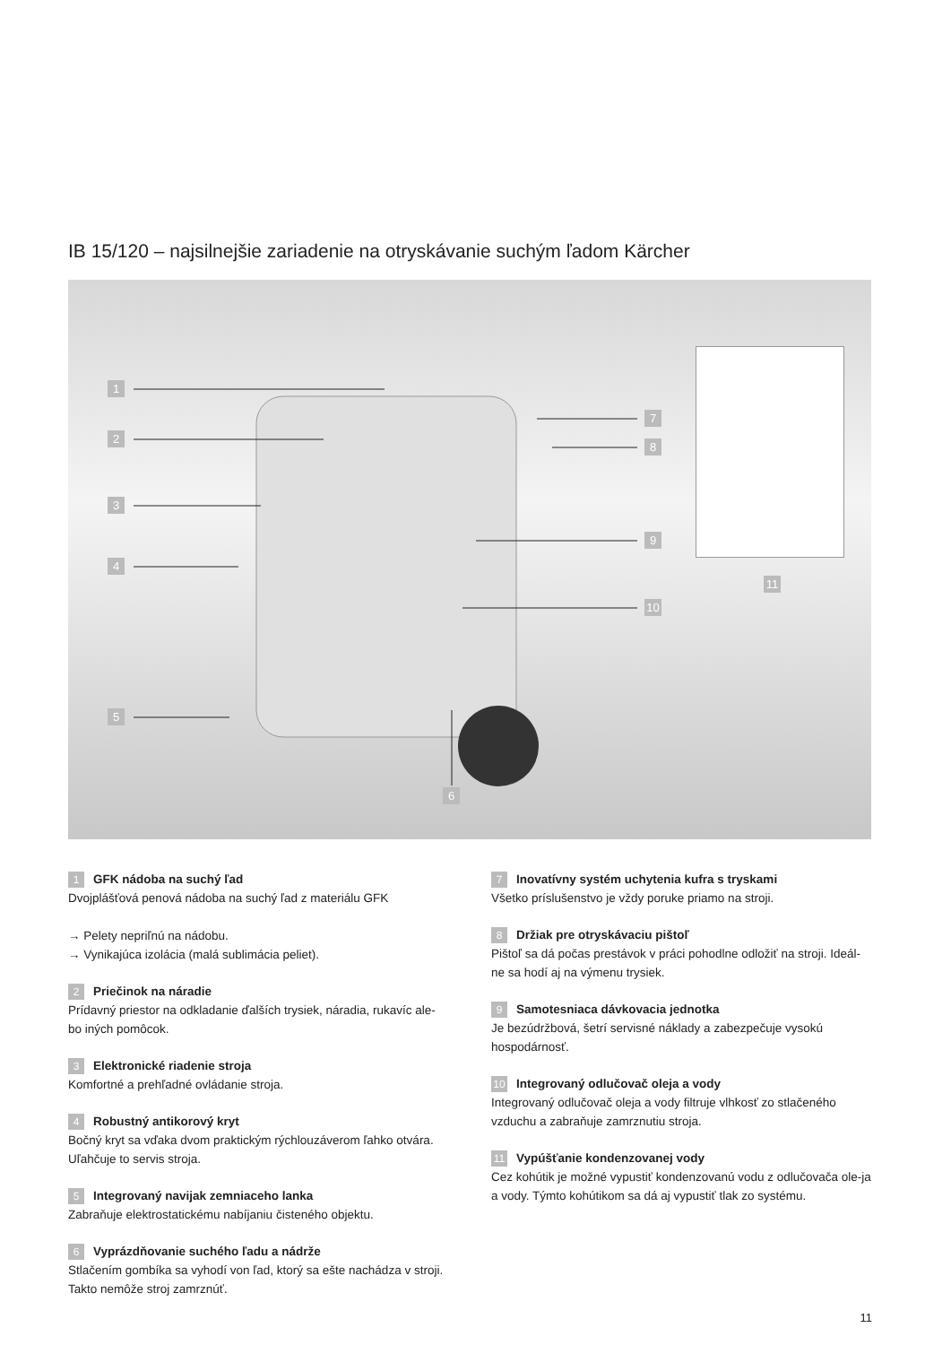IB 15/120 – najsilnejšie zariadenie na otryskávanie suchým ľadom Kärcher
1
2
3
4
5
6
7
8
9
10
11
1 GFK nádoba na suchý ľad
Dvojplášťová penová nádoba na suchý ľad z materiálu GFK
→ Pelety nepriľnú na nádobu.
→ Vynikajúca izolácia (malá sublimácia peliet).
2 Priečinok na náradie
Prídavný priestor na odkladanie ďalších trysiek, náradia, rukavíc ale-bo iných pomôcok.
3 Elektronické riadenie stroja
Komfortné a prehľadné ovládanie stroja.
4 Robustný antikorový kryt
Bočný kryt sa vďaka dvom praktickým rýchlouzáverom ľahko otvára. Uľahčuje to servis stroja.
5 Integrovaný navijak zemniaceho lanka
Zabraňuje elektrostatickému nabíjaniu čisteného objektu.
6 Vyprázdňovanie suchého ľadu a nádrže
Stlačením gombíka sa vyhodí von ľad, ktorý sa ešte nachádza v stroji. Takto nemôže stroj zamrznúť.
7 Inovatívny systém uchytenia kufra s tryskami
Všetko príslušenstvo je vždy poruke priamo na stroji.
8 Držiak pre otryskávaciu pištoľ
Pištoľ sa dá počas prestávok v práci pohodlne odložiť na stroji. Ideál-ne sa hodí aj na výmenu trysiek.
9 Samotesniaca dávkovacia jednotka
Je bezúdržbová, šetrí servisné náklady a zabezpečuje vysokú hospodárnosť.
10 Integrovaný odlučovač oleja a vody
Integrovaný odlučovač oleja a vody filtruje vlhkosť zo stlačeného vzduchu a zabraňuje zamrznutiu stroja.
11 Vypúšťanie kondenzovanej vody
Cez kohútik je možné vypustiť kondenzovanú vodu z odlučovača ole-ja a vody. Týmto kohútikom sa dá aj vypustiť tlak zo systému.
11